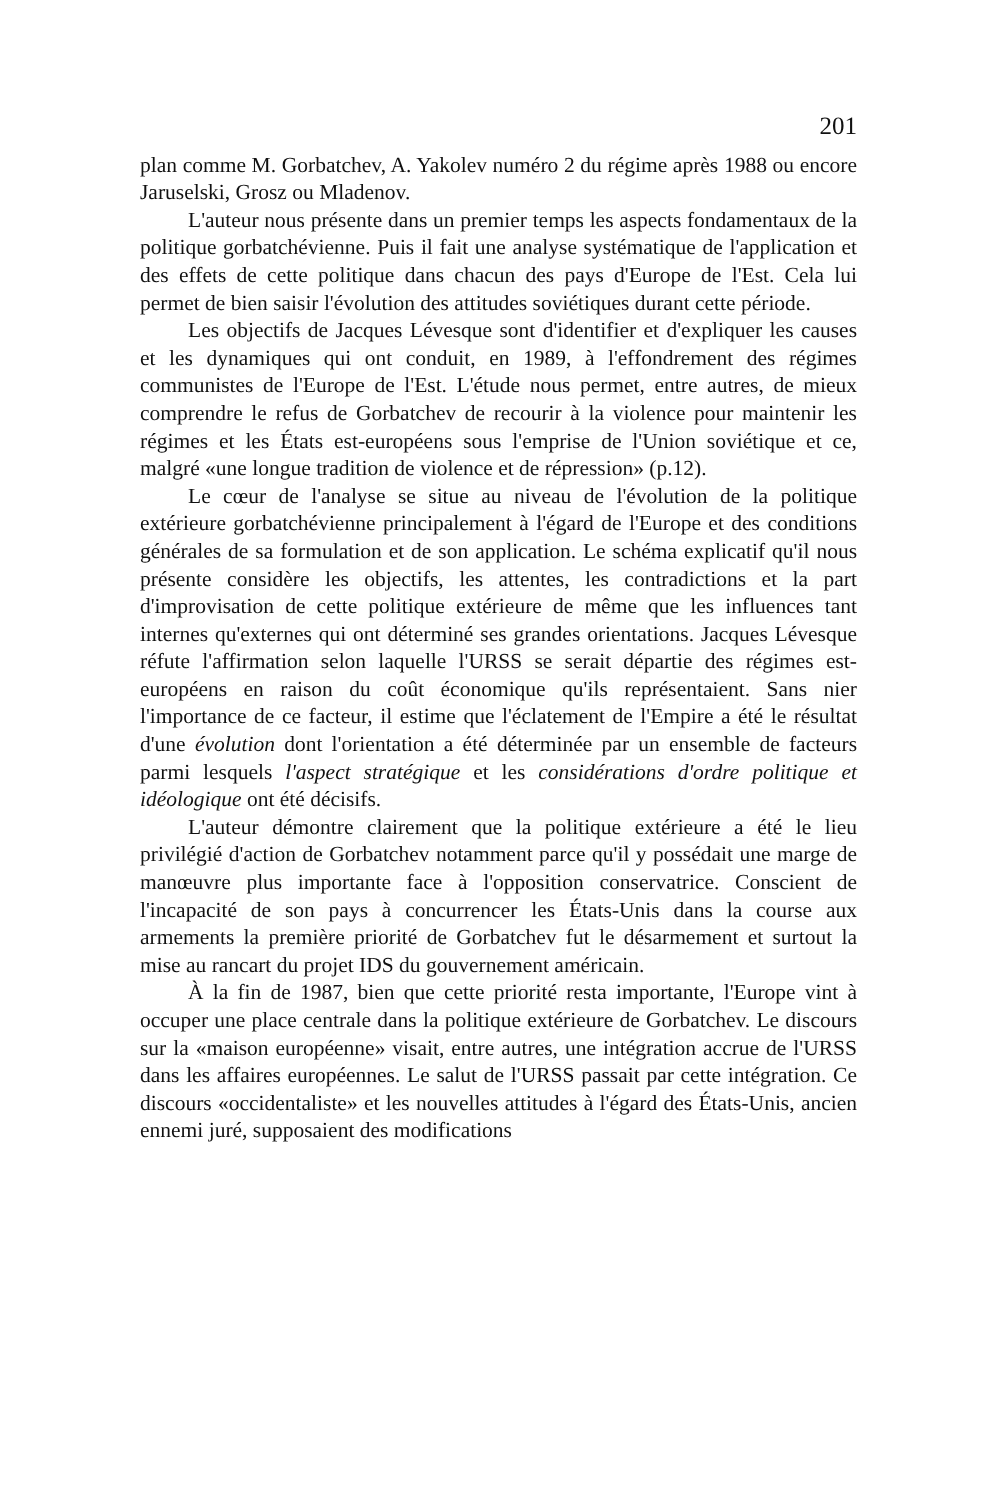201
plan comme M. Gorbatchev, A. Yakolev numéro 2 du régime après 1988 ou encore Jaruselski, Grosz ou Mladenov.
L'auteur nous présente dans un premier temps les aspects fondamentaux de la politique gorbatchévienne. Puis il fait une analyse systématique de l'application et des effets de cette politique dans chacun des pays d'Europe de l'Est. Cela lui permet de bien saisir l'évolution des attitudes soviétiques durant cette période.
Les objectifs de Jacques Lévesque sont d'identifier et d'expliquer les causes et les dynamiques qui ont conduit, en 1989, à l'effondrement des régimes communistes de l'Europe de l'Est. L'étude nous permet, entre autres, de mieux comprendre le refus de Gorbatchev de recourir à la violence pour maintenir les régimes et les États est-européens sous l'emprise de l'Union soviétique et ce, malgré «une longue tradition de violence et de répression» (p.12).
Le cœur de l'analyse se situe au niveau de l'évolution de la politique extérieure gorbatchévienne principalement à l'égard de l'Europe et des conditions générales de sa formulation et de son application. Le schéma explicatif qu'il nous présente considère les objectifs, les attentes, les contradictions et la part d'improvisation de cette politique extérieure de même que les influences tant internes qu'externes qui ont déterminé ses grandes orientations. Jacques Lévesque réfute l'affirmation selon laquelle l'URSS se serait départie des régimes est-européens en raison du coût économique qu'ils représentaient. Sans nier l'importance de ce facteur, il estime que l'éclatement de l'Empire a été le résultat d'une évolution dont l'orientation a été déterminée par un ensemble de facteurs parmi lesquels l'aspect stratégique et les considérations d'ordre politique et idéologique ont été décisifs.
L'auteur démontre clairement que la politique extérieure a été le lieu privilégié d'action de Gorbatchev notamment parce qu'il y possédait une marge de manœuvre plus importante face à l'opposition conservatrice. Conscient de l'incapacité de son pays à concurrencer les États-Unis dans la course aux armements la première priorité de Gorbatchev fut le désarmement et surtout la mise au rancart du projet IDS du gouvernement américain.
À la fin de 1987, bien que cette priorité resta importante, l'Europe vint à occuper une place centrale dans la politique extérieure de Gorbatchev. Le discours sur la «maison européenne» visait, entre autres, une intégration accrue de l'URSS dans les affaires européennes. Le salut de l'URSS passait par cette intégration. Ce discours «occidentaliste» et les nouvelles attitudes à l'égard des États-Unis, ancien ennemi juré, supposaient des modifications